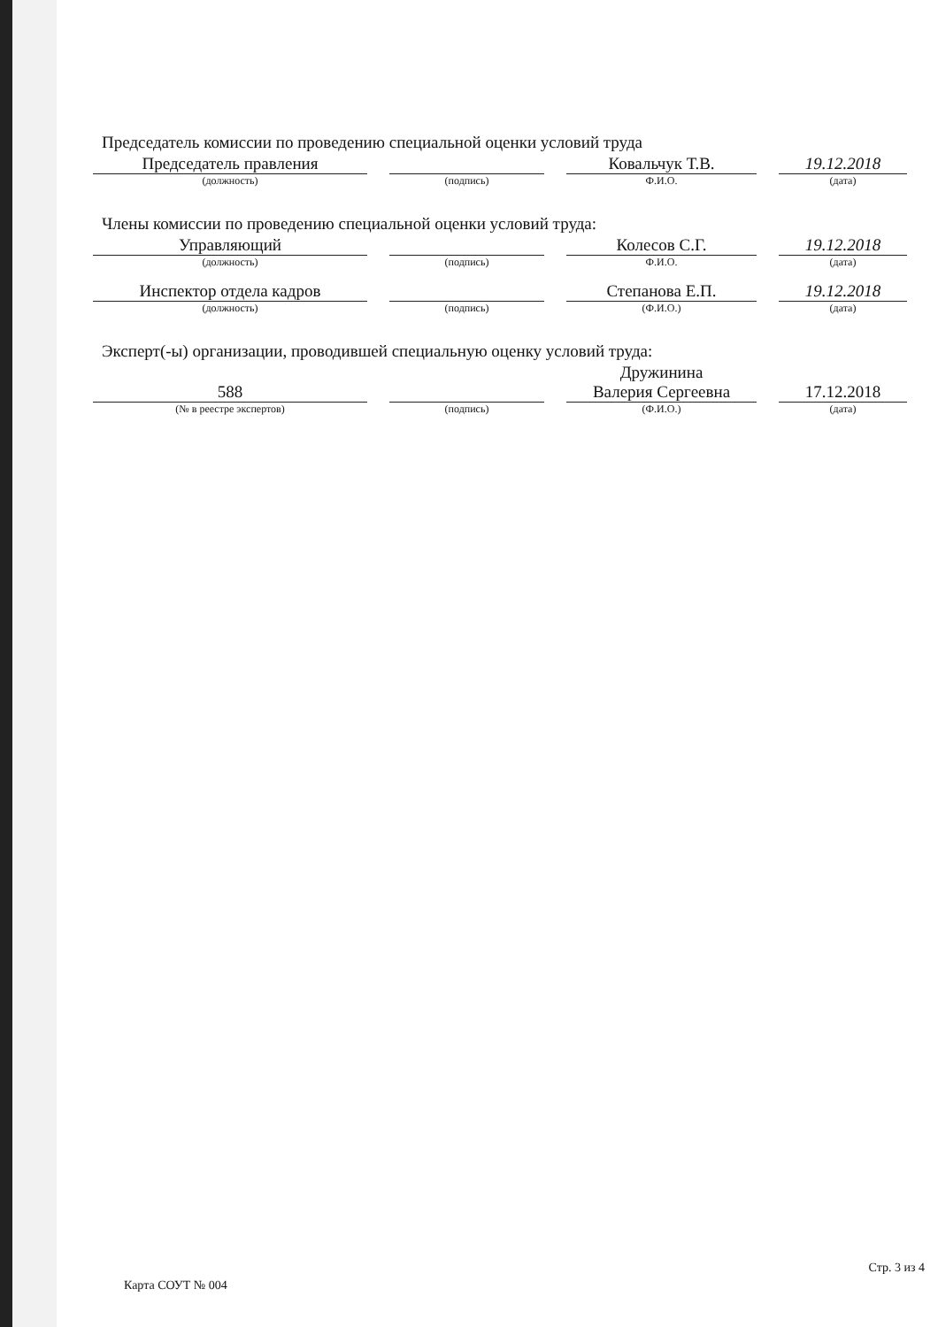Председатель комиссии по проведению специальной оценки условий труда
Председатель правления
(должность)
(подпись)
Ковальчук Т.В.
Ф.И.О.
19.12.2018
(дата)
Члены комиссии по проведению специальной оценки условий труда:
Управляющий
(должность)
(подпись)
Колесов С.Г.
Ф.И.О.
19.12.2018
(дата)
Инспектор отдела кадров
(должность)
(подпись)
Степанова Е.П.
(Ф.И.О.)
19.12.2018
(дата)
Эксперт(-ы) организации, проводившей специальную оценку условий труда:
588
(№ в реестре экспертов)
(подпись)
Дружинина
Валерия Сергеевна
(Ф.И.О.)
17.12.2018
(дата)
Карта СОУТ № 004 Стр. 3 из 4